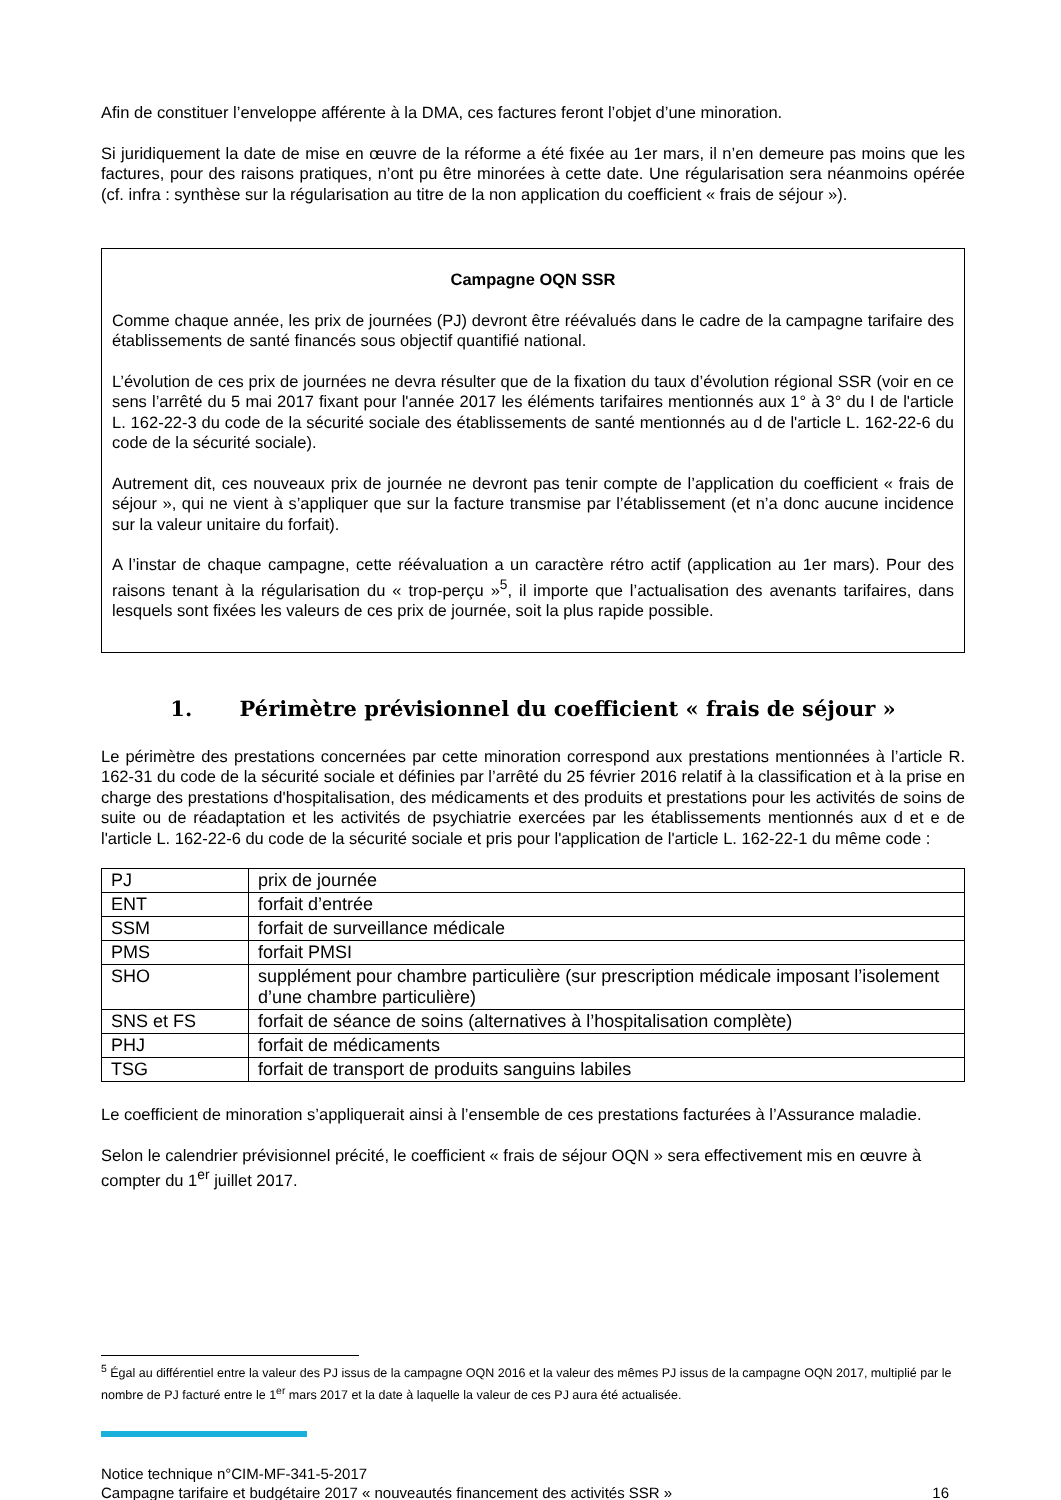Afin de constituer l’enveloppe afférente à la DMA, ces factures feront l’objet d’une minoration.
Si juridiquement la date de mise en œuvre de la réforme a été fixée au 1er mars, il n’en demeure pas moins que les factures, pour des raisons pratiques, n’ont pu être minorées à cette date. Une régularisation sera néanmoins opérée (cf. infra : synthèse sur la régularisation au titre de la non application du coefficient « frais de séjour »).
Campagne OQN SSR
Comme chaque année, les prix de journées (PJ) devront être réévalués dans le cadre de la campagne tarifaire des établissements de santé financés sous objectif quantifié national.
L’évolution de ces prix de journées ne devra résulter que de la fixation du taux d’évolution régional SSR (voir en ce sens l’arrêté du 5 mai 2017 fixant pour l'année 2017 les éléments tarifaires mentionnés aux 1° à 3° du I de l'article L. 162-22-3 du code de la sécurité sociale des établissements de santé mentionnés au d de l'article L. 162-22-6 du code de la sécurité sociale).
Autrement dit, ces nouveaux prix de journée ne devront pas tenir compte de l’application du coefficient « frais de séjour », qui ne vient à s’appliquer que sur la facture transmise par l’établissement (et n’a donc aucune incidence sur la valeur unitaire du forfait).
A l’instar de chaque campagne, cette réévaluation a un caractère rétro actif (application au 1er mars). Pour des raisons tenant à la régularisation du « trop-perçu »<sup>5</sup>, il importe que l’actualisation des avenants tarifaires, dans lesquels sont fixées les valeurs de ces prix de journée, soit la plus rapide possible.
1. Périmètre prévisionnel du coefficient « frais de séjour »
Le périmètre des prestations concernées par cette minoration correspond aux prestations mentionnées à l’article R. 162-31 du code de la sécurité sociale et définies par l’arrêté du 25 février 2016 relatif à la classification et à la prise en charge des prestations d'hospitalisation, des médicaments et des produits et prestations pour les activités de soins de suite ou de réadaptation et les activités de psychiatrie exercées par les établissements mentionnés aux d et e de l'article L. 162-22-6 du code de la sécurité sociale et pris pour l'application de l'article L. 162-22-1 du même code :
| PJ | prix de journée |
| ENT | forfait d’entrée |
| SSM | forfait de surveillance médicale |
| PMS | forfait PMSI |
| SHO | supplément pour chambre particulière (sur prescription médicale imposant l’isolement d’une chambre particulière) |
| SNS et FS | forfait de séance de soins (alternatives à l’hospitalisation complète) |
| PHJ | forfait de médicaments |
| TSG | forfait de transport de produits sanguins labiles |
Le coefficient de minoration s’appliquerait ainsi à l’ensemble de ces prestations facturées à l’Assurance maladie.
Selon le calendrier prévisionnel précité, le coefficient « frais de séjour OQN » sera effectivement mis en œuvre à compter du 1<sup>er</sup> juillet 2017.
<sup>5</sup> Égal au différentiel entre la valeur des PJ issus de la campagne OQN 2016 et la valeur des mêmes PJ issus de la campagne OQN 2017, multiplié par le nombre de PJ facturé entre le 1<sup>er</sup> mars 2017 et la date à laquelle la valeur de ces PJ aura été actualisée.
Notice technique n°CIM-MF-341-5-2017
Campagne tarifaire et budgétaire 2017 « nouveautés financement des activités SSR » 16